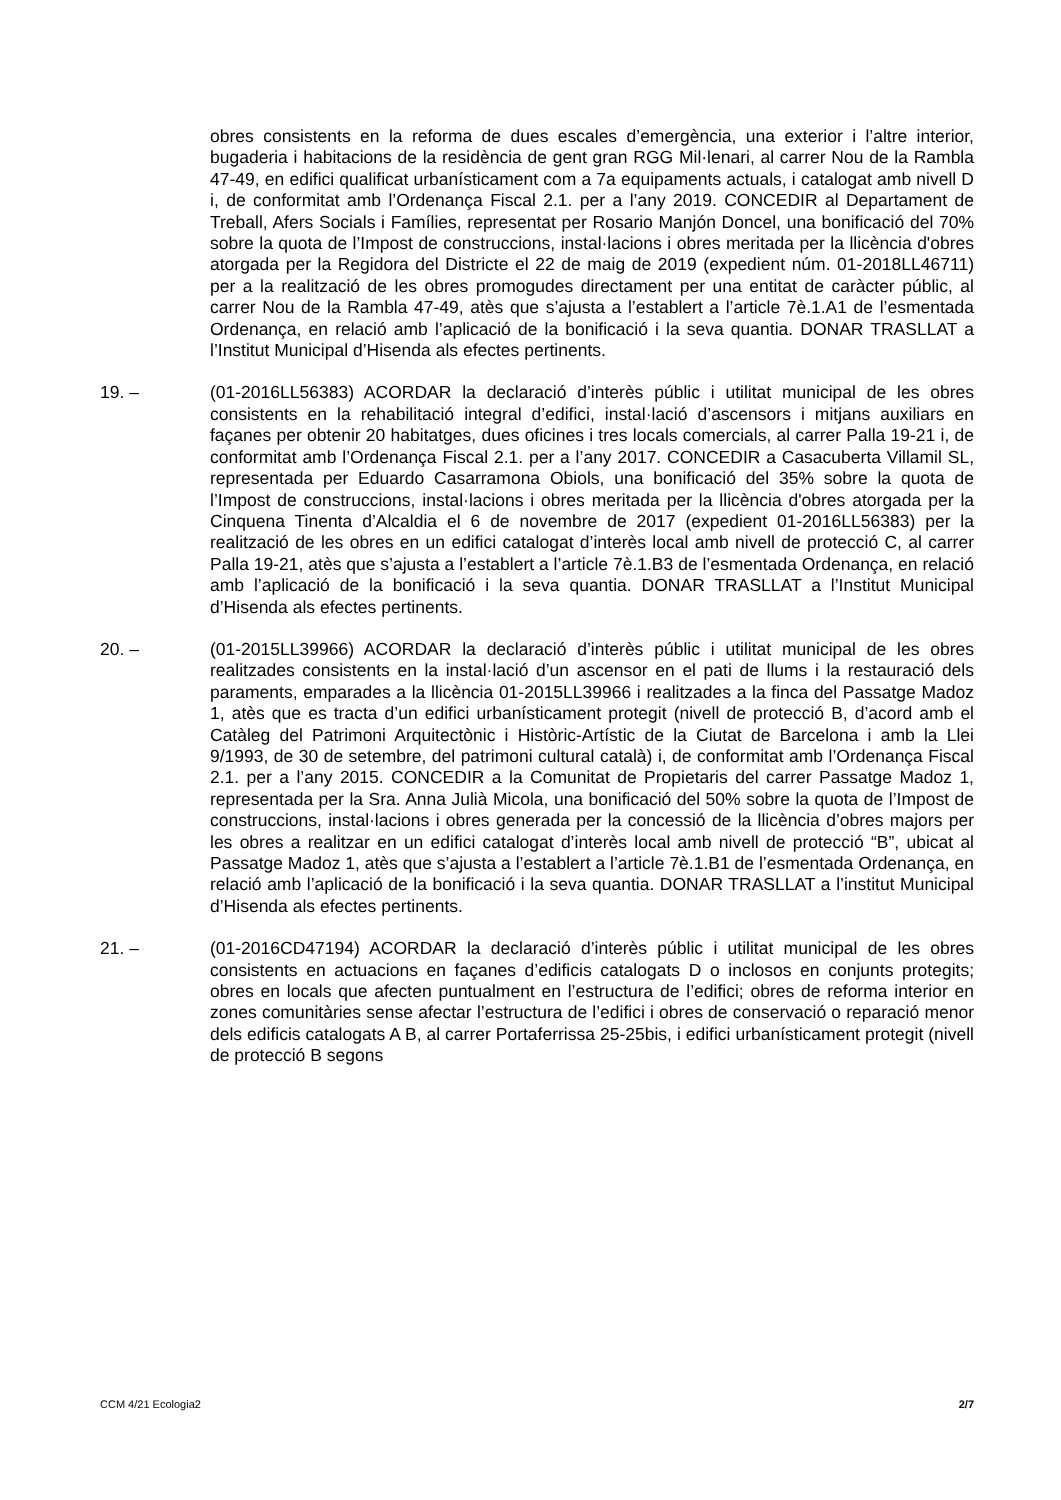obres consistents en la reforma de dues escales d’emergència, una exterior i l’altre interior, bugaderia i habitacions de la residència de gent gran RGG Mil·lenari, al carrer Nou de la Rambla 47-49, en edifici qualificat urbanísticament com a 7a equipaments actuals, i catalogat amb nivell D i, de conformitat amb l’Ordenança Fiscal 2.1. per a l’any 2019. CONCEDIR al Departament de Treball, Afers Socials i Famílies, representat per Rosario Manjón Doncel, una bonificació del 70% sobre la quota de l’Impost de construccions, instal·lacions i obres meritada per la llicència d'obres atorgada per la Regidora del Districte el 22 de maig de 2019 (expedient núm. 01-2018LL46711) per a la realització de les obres promogudes directament per una entitat de caràcter públic, al carrer Nou de la Rambla 47-49, atès que s’ajusta a l’establert a l’article 7è.1.A1 de l’esmentada Ordenança, en relació amb l’aplicació de la bonificació i la seva quantia. DONAR TRASLLAT a l’Institut Municipal d’Hisenda als efectes pertinents.
19. – (01-2016LL56383) ACORDAR la declaració d’interès públic i utilitat municipal de les obres consistents en la rehabilitació integral d’edifici, instal·lació d’ascensors i mitjans auxiliars en façanes per obtenir 20 habitatges, dues oficines i tres locals comercials, al carrer Palla 19-21 i, de conformitat amb l’Ordenança Fiscal 2.1. per a l’any 2017. CONCEDIR a Casacuberta Villamil SL, representada per Eduardo Casarramona Obiols, una bonificació del 35% sobre la quota de l’Impost de construccions, instal·lacions i obres meritada per la llicència d'obres atorgada per la Cinquena Tinenta d’Alcaldia el 6 de novembre de 2017 (expedient 01-2016LL56383) per la realització de les obres en un edifici catalogat d’interès local amb nivell de protecció C, al carrer Palla 19-21, atès que s’ajusta a l’establert a l’article 7è.1.B3 de l’esmentada Ordenança, en relació amb l’aplicació de la bonificació i la seva quantia. DONAR TRASLLAT a l’Institut Municipal d’Hisenda als efectes pertinents.
20. – (01-2015LL39966) ACORDAR la declaració d’interès públic i utilitat municipal de les obres realitzades consistents en la instal·lació d’un ascensor en el pati de llums i la restauració dels paraments, emparades a la llicència 01-2015LL39966 i realitzades a la finca del Passatge Madoz 1, atès que es tracta d’un edifici urbanísticament protegit (nivell de protecció B, d’acord amb el Catàleg del Patrimoni Arquitectònic i Històric-Artístic de la Ciutat de Barcelona i amb la Llei 9/1993, de 30 de setembre, del patrimoni cultural català) i, de conformitat amb l’Ordenança Fiscal 2.1. per a l’any 2015. CONCEDIR a la Comunitat de Propietaris del carrer Passatge Madoz 1, representada per la Sra. Anna Julià Micola, una bonificació del 50% sobre la quota de l’Impost de construccions, instal·lacions i obres generada per la concessió de la llicència d’obres majors per les obres a realitzar en un edifici catalogat d’interès local amb nivell de protecció “B”, ubicat al Passatge Madoz 1, atès que s’ajusta a l’establert a l’article 7è.1.B1 de l’esmentada Ordenança, en relació amb l’aplicació de la bonificació i la seva quantia. DONAR TRASLLAT a l’institut Municipal d’Hisenda als efectes pertinents.
21. – (01-2016CD47194) ACORDAR la declaració d’interès públic i utilitat municipal de les obres consistents en actuacions en façanes d’edificis catalogats D o inclosos en conjunts protegits; obres en locals que afecten puntualment en l’estructura de l’edifici; obres de reforma interior en zones comunitàries sense afectar l’estructura de l’edifici i obres de conservació o reparació menor dels edificis catalogats A B, al carrer Portaferrissa 25-25bis, i edifici urbanísticament protegit (nivell de protecció B segons
CCM 4/21 Ecologia2 2/7